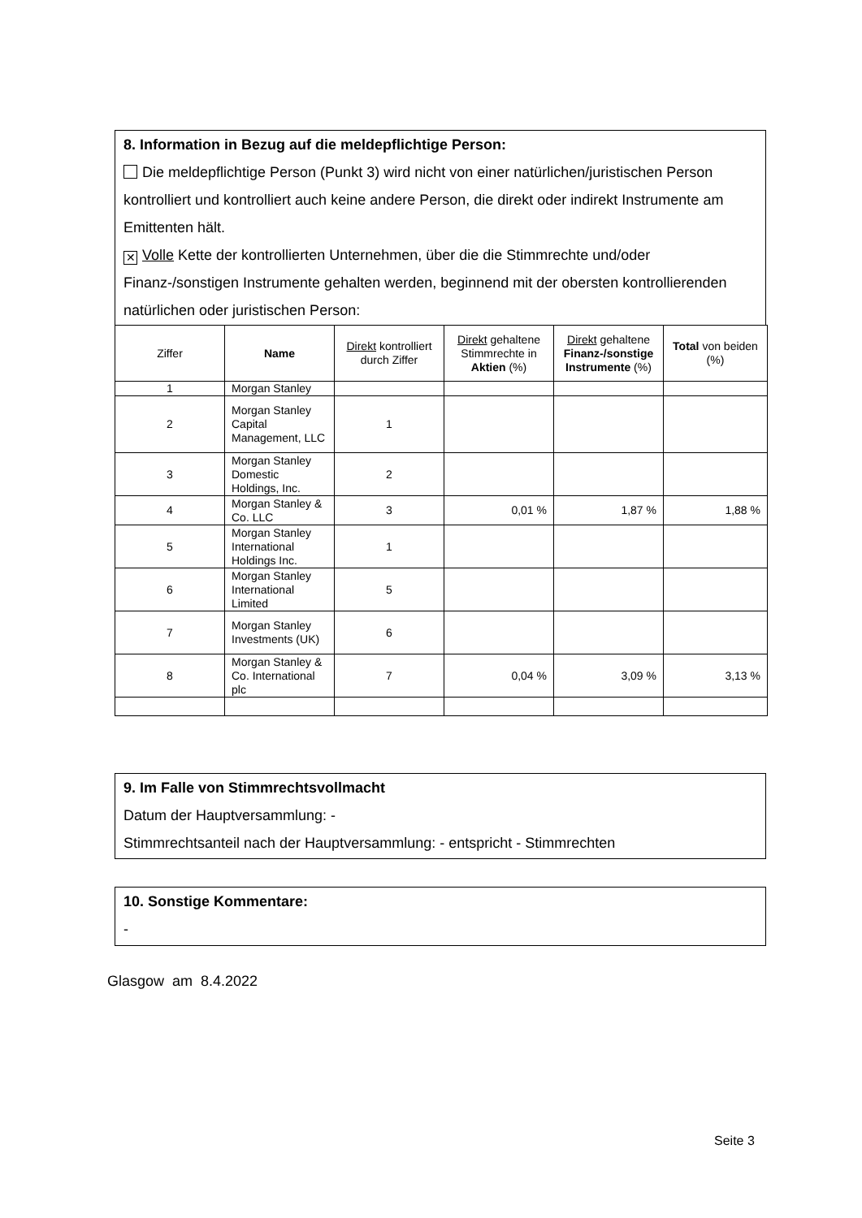8. Information in Bezug auf die meldepflichtige Person:
Die meldepflichtige Person (Punkt 3) wird nicht von einer natürlichen/juristischen Person kontrolliert und kontrolliert auch keine andere Person, die direkt oder indirekt Instrumente am Emittenten hält.
✕ Volle Kette der kontrollierten Unternehmen, über die die Stimmrechte und/oder Finanz-/sonstigen Instrumente gehalten werden, beginnend mit der obersten kontrollierenden natürlichen oder juristischen Person:
| Ziffer | Name | Direkt kontrolliert durch Ziffer | Direkt gehaltene Stimmrechte in Aktien (%) | Direkt gehaltene Finanz-/sonstige Instrumente (%) | Total von beiden (%) |
| --- | --- | --- | --- | --- | --- |
| 1 | Morgan Stanley | | | | |
| 2 | Morgan Stanley Capital Management, LLC | 1 | | | |
| 3 | Morgan Stanley Domestic Holdings, Inc. | 2 | | | |
| 4 | Morgan Stanley & Co. LLC | 3 | 0,01 % | 1,87 % | 1,88 % |
| 5 | Morgan Stanley International Holdings Inc. | 1 | | | |
| 6 | Morgan Stanley International Limited | 5 | | | |
| 7 | Morgan Stanley Investments (UK) | 6 | | | |
| 8 | Morgan Stanley & Co. International plc | 7 | 0,04 % | 3,09 % | 3,13 % |
9. Im Falle von Stimmrechtsvollmacht
Datum der Hauptversammlung: -
Stimmrechtsanteil nach der Hauptversammlung: - entspricht - Stimmrechten
10. Sonstige Kommentare:
-
Glasgow am 8.4.2022
Seite 3